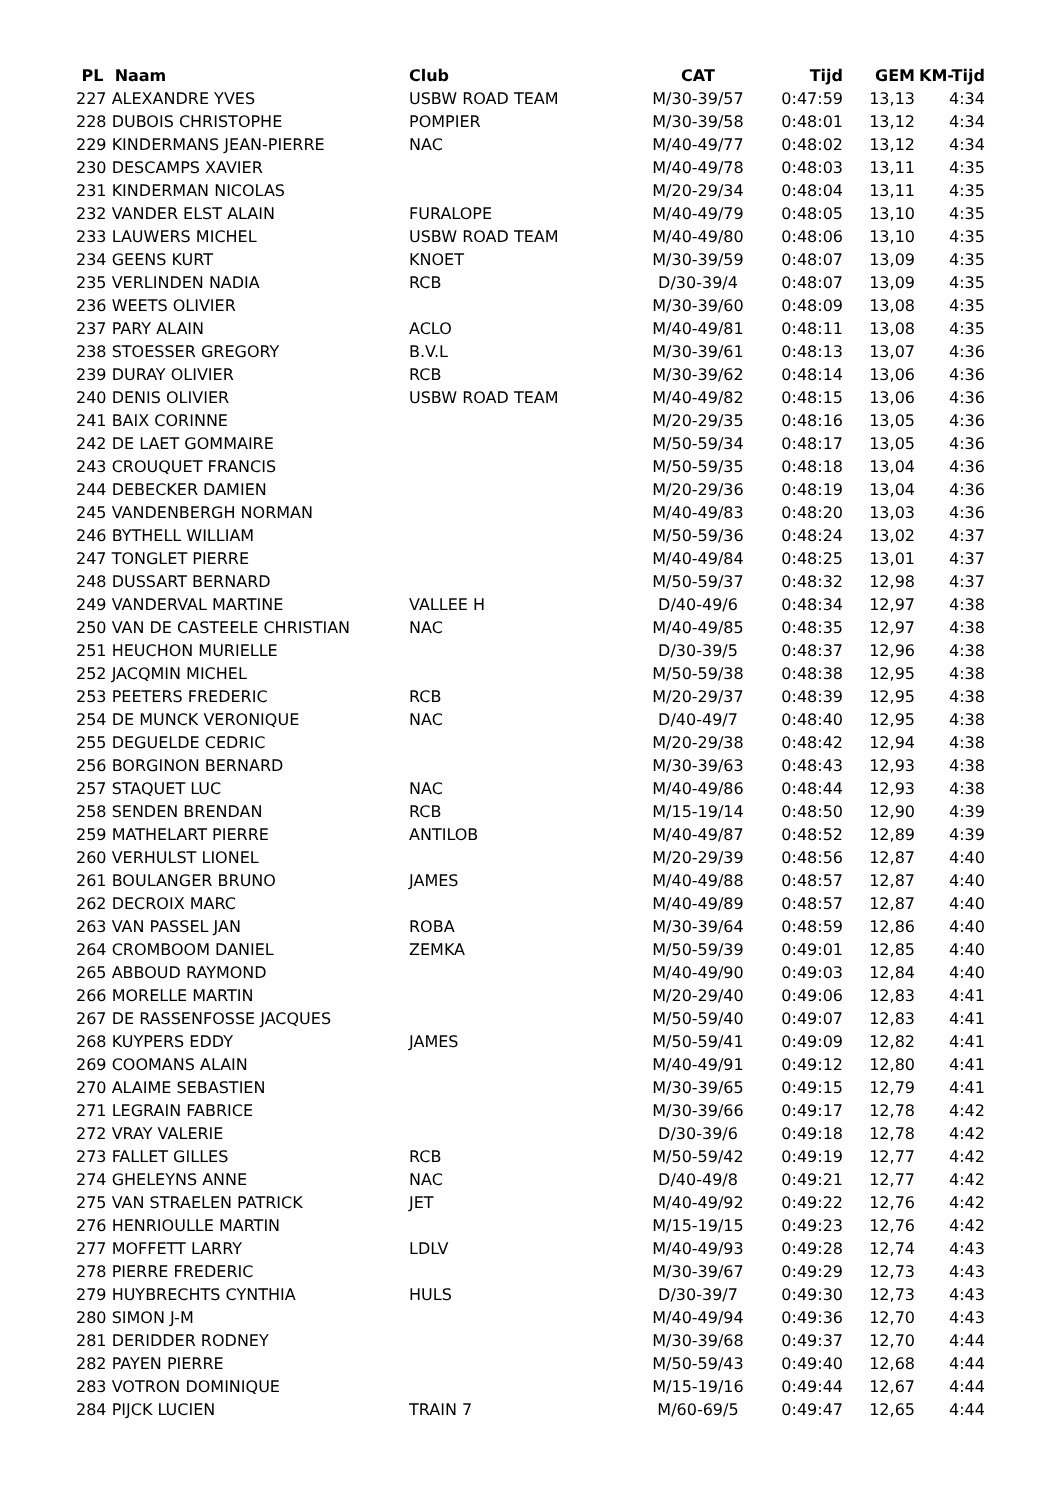| PL Naam | Club | CAT | Tijd | GEM | KM-Tijd |
| --- | --- | --- | --- | --- | --- |
| 227 ALEXANDRE YVES | USBW ROAD TEAM | M/30-39/57 | 0:47:59 | 13,13 | 4:34 |
| 228 DUBOIS CHRISTOPHE | POMPIER | M/30-39/58 | 0:48:01 | 13,12 | 4:34 |
| 229 KINDERMANS JEAN-PIERRE | NAC | M/40-49/77 | 0:48:02 | 13,12 | 4:34 |
| 230 DESCAMPS XAVIER | | M/40-49/78 | 0:48:03 | 13,11 | 4:35 |
| 231 KINDERMAN NICOLAS | | M/20-29/34 | 0:48:04 | 13,11 | 4:35 |
| 232 VANDER ELST ALAIN | FURALOPE | M/40-49/79 | 0:48:05 | 13,10 | 4:35 |
| 233 LAUWERS MICHEL | USBW ROAD TEAM | M/40-49/80 | 0:48:06 | 13,10 | 4:35 |
| 234 GEENS KURT | KNOET | M/30-39/59 | 0:48:07 | 13,09 | 4:35 |
| 235 VERLINDEN NADIA | RCB | D/30-39/4 | 0:48:07 | 13,09 | 4:35 |
| 236 WEETS OLIVIER | | M/30-39/60 | 0:48:09 | 13,08 | 4:35 |
| 237 PARY ALAIN | ACLO | M/40-49/81 | 0:48:11 | 13,08 | 4:35 |
| 238 STOESSER GREGORY | B.V.L | M/30-39/61 | 0:48:13 | 13,07 | 4:36 |
| 239 DURAY OLIVIER | RCB | M/30-39/62 | 0:48:14 | 13,06 | 4:36 |
| 240 DENIS OLIVIER | USBW ROAD TEAM | M/40-49/82 | 0:48:15 | 13,06 | 4:36 |
| 241 BAIX CORINNE | | M/20-29/35 | 0:48:16 | 13,05 | 4:36 |
| 242 DE LAET GOMMAIRE | | M/50-59/34 | 0:48:17 | 13,05 | 4:36 |
| 243 CROUQUET FRANCIS | | M/50-59/35 | 0:48:18 | 13,04 | 4:36 |
| 244 DEBECKER DAMIEN | | M/20-29/36 | 0:48:19 | 13,04 | 4:36 |
| 245 VANDENBERGH NORMAN | | M/40-49/83 | 0:48:20 | 13,03 | 4:36 |
| 246 BYTHELL WILLIAM | | M/50-59/36 | 0:48:24 | 13,02 | 4:37 |
| 247 TONGLET PIERRE | | M/40-49/84 | 0:48:25 | 13,01 | 4:37 |
| 248 DUSSART BERNARD | | M/50-59/37 | 0:48:32 | 12,98 | 4:37 |
| 249 VANDERVAL MARTINE | VALLEE H | D/40-49/6 | 0:48:34 | 12,97 | 4:38 |
| 250 VAN DE CASTEELE CHRISTIAN | NAC | M/40-49/85 | 0:48:35 | 12,97 | 4:38 |
| 251 HEUCHON MURIELLE | | D/30-39/5 | 0:48:37 | 12,96 | 4:38 |
| 252 JACQMIN MICHEL | | M/50-59/38 | 0:48:38 | 12,95 | 4:38 |
| 253 PEETERS FREDERIC | RCB | M/20-29/37 | 0:48:39 | 12,95 | 4:38 |
| 254 DE MUNCK VERONIQUE | NAC | D/40-49/7 | 0:48:40 | 12,95 | 4:38 |
| 255 DEGUELDE CEDRIC | | M/20-29/38 | 0:48:42 | 12,94 | 4:38 |
| 256 BORGINON BERNARD | | M/30-39/63 | 0:48:43 | 12,93 | 4:38 |
| 257 STAQUET LUC | NAC | M/40-49/86 | 0:48:44 | 12,93 | 4:38 |
| 258 SENDEN BRENDAN | RCB | M/15-19/14 | 0:48:50 | 12,90 | 4:39 |
| 259 MATHELART PIERRE | ANTILOB | M/40-49/87 | 0:48:52 | 12,89 | 4:39 |
| 260 VERHULST LIONEL | | M/20-29/39 | 0:48:56 | 12,87 | 4:40 |
| 261 BOULANGER BRUNO | JAMES | M/40-49/88 | 0:48:57 | 12,87 | 4:40 |
| 262 DECROIX MARC | | M/40-49/89 | 0:48:57 | 12,87 | 4:40 |
| 263 VAN PASSEL JAN | ROBA | M/30-39/64 | 0:48:59 | 12,86 | 4:40 |
| 264 CROMBOOM DANIEL | ZEMKA | M/50-59/39 | 0:49:01 | 12,85 | 4:40 |
| 265 ABBOUD RAYMOND | | M/40-49/90 | 0:49:03 | 12,84 | 4:40 |
| 266 MORELLE MARTIN | | M/20-29/40 | 0:49:06 | 12,83 | 4:41 |
| 267 DE RASSENFOSSE JACQUES | | M/50-59/40 | 0:49:07 | 12,83 | 4:41 |
| 268 KUYPERS EDDY | JAMES | M/50-59/41 | 0:49:09 | 12,82 | 4:41 |
| 269 COOMANS ALAIN | | M/40-49/91 | 0:49:12 | 12,80 | 4:41 |
| 270 ALAIME SEBASTIEN | | M/30-39/65 | 0:49:15 | 12,79 | 4:41 |
| 271 LEGRAIN FABRICE | | M/30-39/66 | 0:49:17 | 12,78 | 4:42 |
| 272 VRAY VALERIE | | D/30-39/6 | 0:49:18 | 12,78 | 4:42 |
| 273 FALLET GILLES | RCB | M/50-59/42 | 0:49:19 | 12,77 | 4:42 |
| 274 GHELEYNS ANNE | NAC | D/40-49/8 | 0:49:21 | 12,77 | 4:42 |
| 275 VAN STRAELEN PATRICK | JET | M/40-49/92 | 0:49:22 | 12,76 | 4:42 |
| 276 HENRIOULLE MARTIN | | M/15-19/15 | 0:49:23 | 12,76 | 4:42 |
| 277 MOFFETT LARRY | LDLV | M/40-49/93 | 0:49:28 | 12,74 | 4:43 |
| 278 PIERRE FREDERIC | | M/30-39/67 | 0:49:29 | 12,73 | 4:43 |
| 279 HUYBRECHTS CYNTHIA | HULS | D/30-39/7 | 0:49:30 | 12,73 | 4:43 |
| 280 SIMON J-M | | M/40-49/94 | 0:49:36 | 12,70 | 4:43 |
| 281 DERIDDER RODNEY | | M/30-39/68 | 0:49:37 | 12,70 | 4:44 |
| 282 PAYEN PIERRE | | M/50-59/43 | 0:49:40 | 12,68 | 4:44 |
| 283 VOTRON DOMINIQUE | | M/15-19/16 | 0:49:44 | 12,67 | 4:44 |
| 284 PIJCK LUCIEN | TRAIN 7 | M/60-69/5 | 0:49:47 | 12,65 | 4:44 |